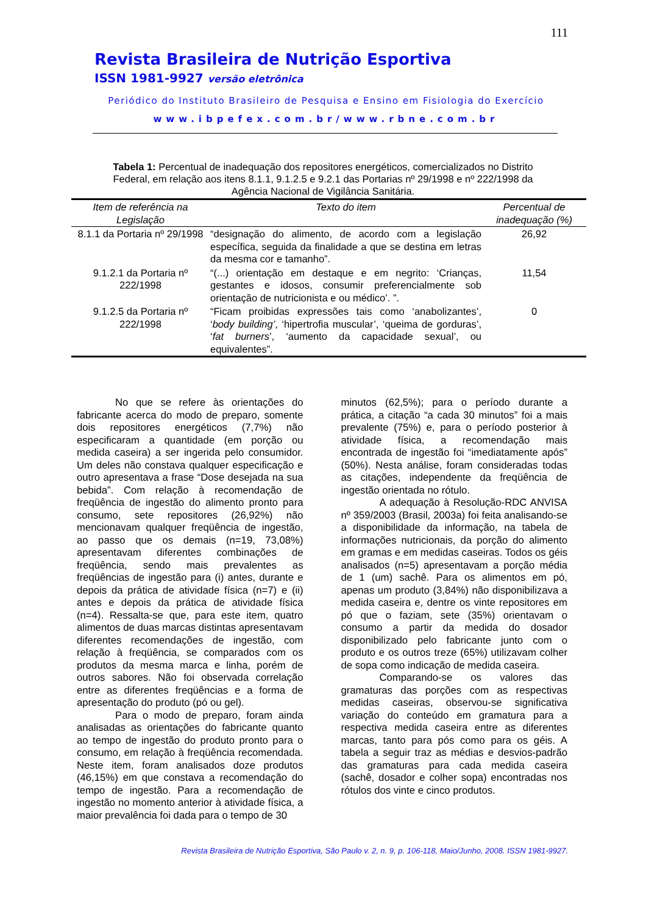111
Revista Brasileira de Nutrição Esportiva
ISSN 1981-9927 versão eletrônica
Periódico do Instituto Brasileiro de Pesquisa e Ensino em Fisiologia do Exercício
www.ibpefex.com.br/www.rbne.com.br
Tabela 1: Percentual de inadequação dos repositores energéticos, comercializados no Distrito Federal, em relação aos itens 8.1.1, 9.1.2.5 e 9.2.1 das Portarias nº 29/1998 e nº 222/1998 da Agência Nacional de Vigilância Sanitária.
| Item de referência na Legislação | Texto do item | Percentual de inadequação (%) |
| --- | --- | --- |
| 8.1.1 da Portaria nº 29/1998 | “designação do alimento, de acordo com a legislação específica, seguida da finalidade a que se destina em letras da mesma cor e tamanho”. | 26,92 |
| 9.1.2.1 da Portaria nº 222/1998 | “(...) orientação em destaque e em negrito: ‘Crianças, gestantes e idosos, consumir preferencialmente sob orientação de nutricionista e ou médico’. ”. | 11,54 |
| 9.1.2.5 da Portaria nº 222/1998 | “Ficam proibidas expressões tais como ‘anabolizantes’, ‘ body building’ , ‘hipertrofia muscular’, ‘queima de gorduras’, ‘ fat burners ’, ‘aumento da capacidade sexual’, ou equivalentes”. | 0 |
No que se refere às orientações do fabricante acerca do modo de preparo, somente dois repositores energéticos (7,7%) não especificaram a quantidade (em porção ou medida caseira) a ser ingerida pelo consumidor. Um deles não constava qualquer especificação e outro apresentava a frase “Dose desejada na sua bebida”. Com relação à recomendação de freqüência de ingestão do alimento pronto para consumo, sete repositores (26,92%) não mencionavam qualquer freqüência de ingestão, ao passo que os demais (n=19, 73,08%) apresentavam diferentes combinações de freqüência, sendo mais prevalentes as freqüências de ingestão para (i) antes, durante e depois da prática de atividade física (n=7) e (ii) antes e depois da prática de atividade física (n=4). Ressalta-se que, para este item, quatro alimentos de duas marcas distintas apresentavam diferentes recomendações de ingestão, com relação à freqüência, se comparados com os produtos da mesma marca e linha, porém de outros sabores. Não foi observada correlação entre as diferentes freqüências e a forma de apresentação do produto (pó ou gel).
Para o modo de preparo, foram ainda analisadas as orientações do fabricante quanto ao tempo de ingestão do produto pronto para o consumo, em relação à freqüência recomendada. Neste item, foram analisados doze produtos (46,15%) em que constava a recomendação do tempo de ingestão. Para a recomendação de ingestão no momento anterior à atividade física, a maior prevalência foi dada para o tempo de 30
minutos (62,5%); para o período durante a prática, a citação “a cada 30 minutos” foi a mais prevalente (75%) e, para o período posterior à atividade física, a recomendação mais encontrada de ingestão foi “imediatamente após” (50%). Nesta análise, foram consideradas todas as citações, independente da freqüência de ingestão orientada no rótulo.
A adequação à Resolução-RDC ANVISA nº 359/2003 (Brasil, 2003a) foi feita analisando-se a disponibilidade da informação, na tabela de informações nutricionais, da porção do alimento em gramas e em medidas caseiras. Todos os géis analisados (n=5) apresentavam a porção média de 1 (um) sachê. Para os alimentos em pó, apenas um produto (3,84%) não disponibilizava a medida caseira e, dentre os vinte repositores em pó que o faziam, sete (35%) orientavam o consumo a partir da medida do dosador disponibilizado pelo fabricante junto com o produto e os outros treze (65%) utilizavam colher de sopa como indicação de medida caseira.
Comparando-se os valores das gramaturas das porções com as respectivas medidas caseiras, observou-se significativa variação do conteúdo em gramatura para a respectiva medida caseira entre as diferentes marcas, tanto para pós como para os géis. A tabela a seguir traz as médias e desvios-padrão das gramaturas para cada medida caseira (sachê, dosador e colher sopa) encontradas nos rótulos dos vinte e cinco produtos.
Revista Brasileira de Nutrição Esportiva, São Paulo v. 2, n. 9, p. 106-118, Maio/Junho, 2008. ISSN 1981-9927.